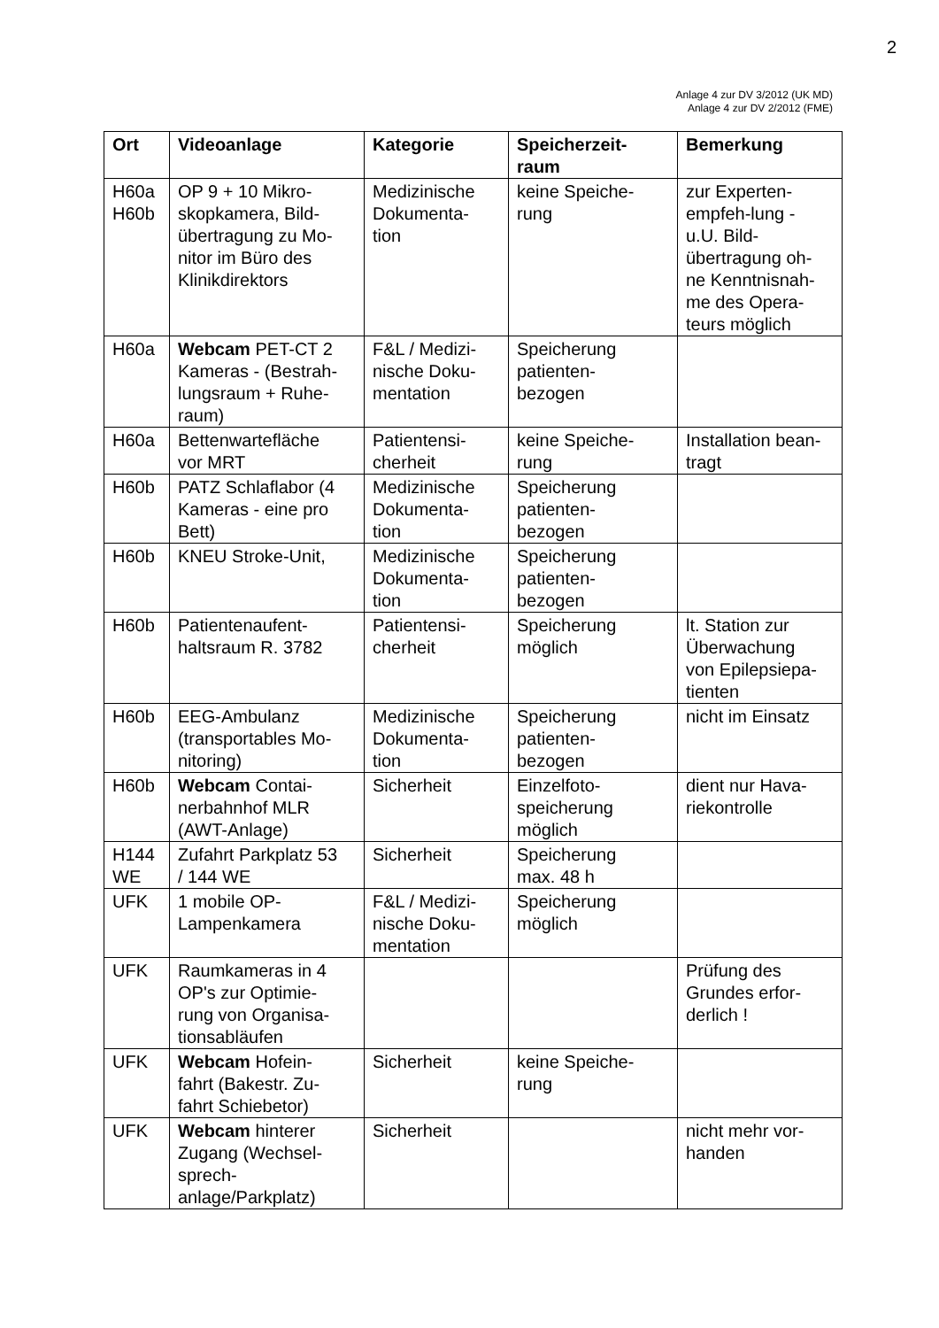2
Anlage 4 zur DV 3/2012 (UK MD)
Anlage 4 zur DV 2/2012 (FME)
| Ort | Videoanlage | Kategorie | Speicherzeit- raum | Bemerkung |
| --- | --- | --- | --- | --- |
| H60a H60b | OP 9 + 10 Mikro- skopkamera, Bild- übertragung zu Mo- nitor im Büro des Klinikdirektors | Medizinische Dokumenta- tion | keine Speiche- rung | zur Experten- empfeh-lung - u.U. Bild- übertragung oh- ne Kenntnisnah- me des Opera- teurs möglich |
| H60a | Webcam PET-CT 2 Kameras - (Bestrah- lungsraum + Ruhe- raum) | F&L / Medizi- nische Doku- mentation | Speicherung patienten- bezogen | |
| H60a | Bettenwartefläche vor MRT | Patientensi- cherheit | keine Speiche- rung | Installation bean- tragt |
| H60b | PATZ Schlaflabor (4 Kameras - eine pro Bett) | Medizinische Dokumenta- tion | Speicherung patienten- bezogen | |
| H60b | KNEU Stroke-Unit, | Medizinische Dokumenta- tion | Speicherung patienten- bezogen | |
| H60b | Patientenaufent- haltsraum R. 3782 | Patientensi- cherheit | Speicherung möglich | lt. Station zur Überwachung von Epilepsiepa- tienten |
| H60b | EEG-Ambulanz (transportables Mo- nitoring) | Medizinische Dokumenta- tion | Speicherung patienten- bezogen | nicht im Einsatz |
| H60b | Webcam Contai- nerbahnhof MLR (AWT-Anlage) | Sicherheit | Einzelfoto- speicherung möglich | dient nur Hava- riekontrolle |
| H144 WE | Zufahrt Parkplatz 53 / 144 WE | Sicherheit | Speicherung max. 48 h | |
| UFK | 1 mobile OP- Lampenkamera | F&L / Medizi- nische Doku- mentation | Speicherung möglich | |
| UFK | Raumkameras in 4 OP's zur Optimie- rung von Organisa- tionsabläufen | | | Prüfung des Grundes erfor- derlich ! |
| UFK | Webcam Hofein- fahrt (Bakestr. Zu- fahrt Schiebetor) | Sicherheit | keine Speiche- rung | |
| UFK | Webcam hinterer Zugang (Wechsel- sprech- anlage/Parkplatz) | Sicherheit | | nicht mehr vor- handen |